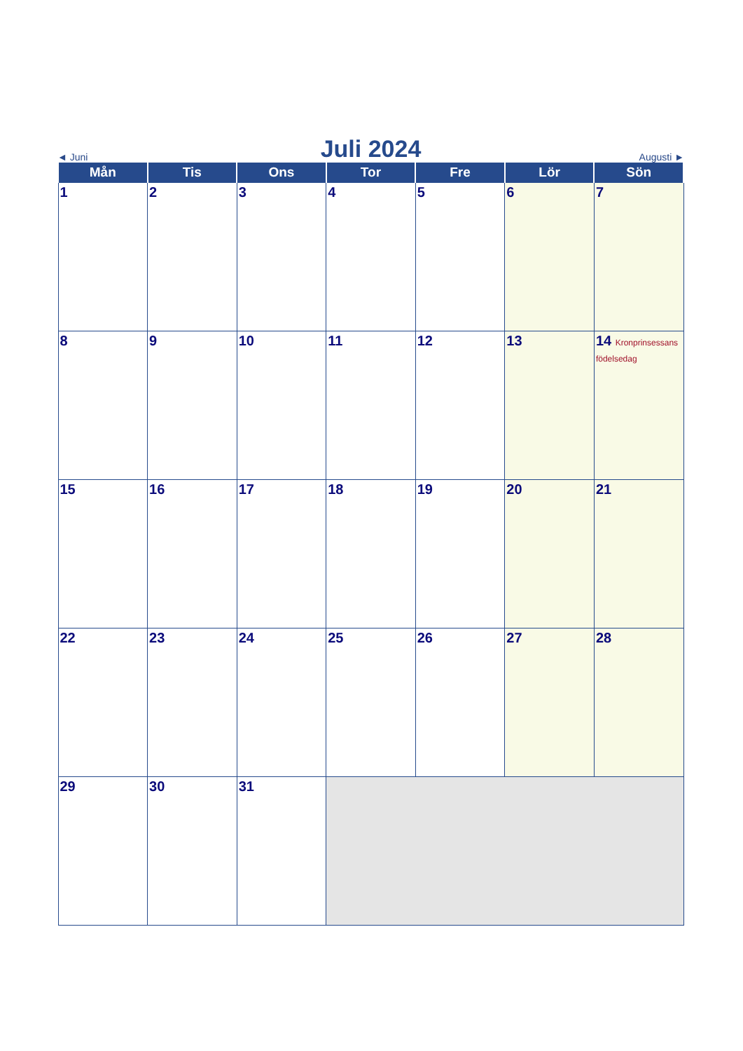◄ Juni Juli 2024 Augusti ►
| Mån | Tis | Ons | Tor | Fre | Lör | Sön |
| --- | --- | --- | --- | --- | --- | --- |
| 1 | 2 | 3 | 4 | 5 | 6 | 7 |
| 8 | 9 | 10 | 11 | 12 | 13 | 14 Kronprinsessans födelsedag |
| 15 | 16 | 17 | 18 | 19 | 20 | 21 |
| 22 | 23 | 24 | 25 | 26 | 27 | 28 |
| 29 | 30 | 31 | | | | |